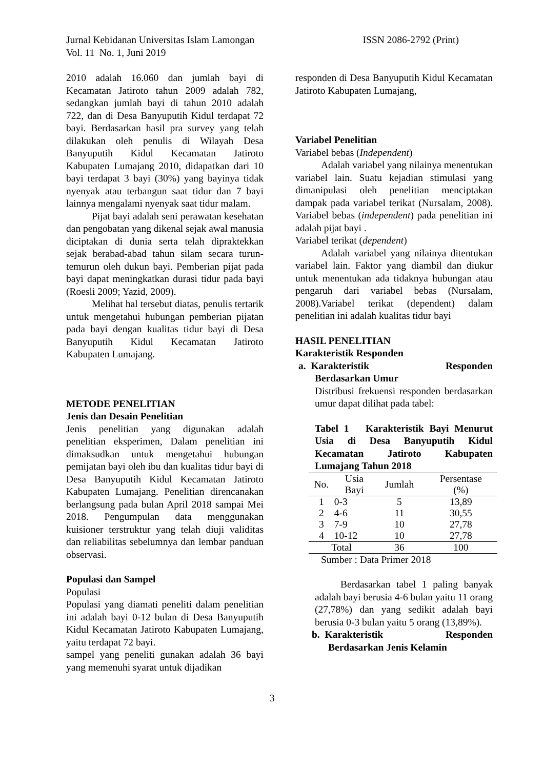Jurnal Kebidanan Universitas Islam Lamongan ISSN 2086-2792 (Print)
Vol. 11 No. 1, Juni 2019
2010 adalah 16.060 dan jumlah bayi di Kecamatan Jatiroto tahun 2009 adalah 782, sedangkan jumlah bayi di tahun 2010 adalah 722, dan di Desa Banyuputih Kidul terdapat 72 bayi. Berdasarkan hasil pra survey yang telah dilakukan oleh penulis di Wilayah Desa Banyuputih Kidul Kecamatan Jatiroto Kabupaten Lumajang 2010, didapatkan dari 10 bayi terdapat 3 bayi (30%) yang bayinya tidak nyenyak atau terbangun saat tidur dan 7 bayi lainnya mengalami nyenyak saat tidur malam.
Pijat bayi adalah seni perawatan kesehatan dan pengobatan yang dikenal sejak awal manusia diciptakan di dunia serta telah dipraktekkan sejak berabad-abad tahun silam secara turun-temurun oleh dukun bayi. Pemberian pijat pada bayi dapat meningkatkan durasi tidur pada bayi (Roesli 2009; Yazid, 2009).
Melihat hal tersebut diatas, penulis tertarik untuk mengetahui hubungan pemberian pijatan pada bayi dengan kualitas tidur bayi di Desa Banyuputih Kidul Kecamatan Jatiroto Kabupaten Lumajang.
METODE PENELITIAN
Jenis dan Desain Penelitian
Jenis penelitian yang digunakan adalah penelitian eksperimen, Dalam penelitian ini dimaksudkan untuk mengetahui hubungan pemijatan bayi oleh ibu dan kualitas tidur bayi di Desa Banyuputih Kidul Kecamatan Jatiroto Kabupaten Lumajang. Penelitian direncanakan berlangsung pada bulan April 2018 sampai Mei 2018. Pengumpulan data menggunakan kuisioner terstruktur yang telah diuji validitas dan reliabilitas sebelumnya dan lembar panduan observasi.
Populasi dan Sampel
Populasi
Populasi yang diamati peneliti dalam penelitian ini adalah bayi 0-12 bulan di Desa Banyuputih Kidul Kecamatan Jatiroto Kabupaten Lumajang, yaitu terdapat 72 bayi.
sampel yang peneliti gunakan adalah 36 bayi yang memenuhi syarat untuk dijadikan
responden di Desa Banyuputih Kidul Kecamatan Jatiroto Kabupaten Lumajang,
Variabel Penelitian
Variabel bebas (Independent)
Adalah variabel yang nilainya menentukan variabel lain. Suatu kejadian stimulasi yang dimanipulasi oleh penelitian menciptakan dampak pada variabel terikat (Nursalam, 2008). Variabel bebas (independent) pada penelitian ini adalah pijat bayi .
Variabel terikat (dependent)
Adalah variabel yang nilainya ditentukan variabel lain. Faktor yang diambil dan diukur untuk menentukan ada tidaknya hubungan atau pengaruh dari variabel bebas (Nursalam, 2008).Variabel terikat (dependent) dalam penelitian ini adalah kualitas tidur bayi
HASIL PENELITIAN
Karakteristik Responden
a. Karakteristik Responden
Berdasarkan Umur
Distribusi frekuensi responden berdasarkan umur dapat dilihat pada tabel:
Tabel 1 Karakteristik Bayi Menurut Usia di Desa Banyuputih Kidul Kecamatan Jatiroto Kabupaten Lumajang Tahun 2018
| No. | Usia Bayi | Jumlah | Persentase (%) |
| --- | --- | --- | --- |
| 1 | 0-3 | 5 | 13,89 |
| 2 | 4-6 | 11 | 30,55 |
| 3 | 7-9 | 10 | 27,78 |
| 4 | 10-12 | 10 | 27,78 |
| Total | | 36 | 100 |
Sumber : Data Primer 2018
Berdasarkan tabel 1 paling banyak adalah bayi berusia 4-6 bulan yaitu 11 orang (27,78%) dan yang sedikit adalah bayi berusia 0-3 bulan yaitu 5 orang (13,89%).
b. Karakteristik Responden
Berdasarkan Jenis Kelamin
3